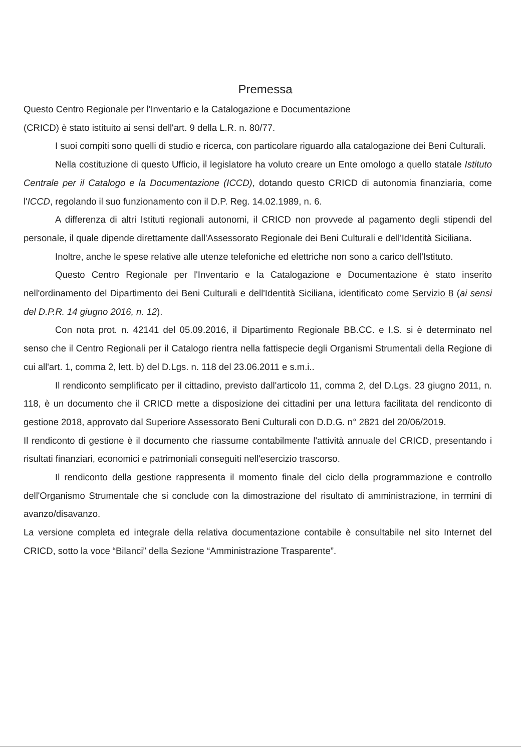Premessa
Questo Centro Regionale per l'Inventario e la Catalogazione e Documentazione
(CRICD) è stato istituito ai sensi dell'art. 9 della L.R. n. 80/77.
I suoi compiti sono quelli di studio e ricerca, con particolare riguardo alla catalogazione dei Beni Culturali.
Nella costituzione di questo Ufficio, il legislatore ha voluto creare un Ente omologo a quello statale Istituto Centrale per il Catalogo e la Documentazione (ICCD), dotando questo CRICD di autonomia finanziaria, come l'ICCD, regolando il suo funzionamento con il D.P. Reg. 14.02.1989, n. 6.
A differenza di altri Istituti regionali autonomi, il CRICD non provvede al pagamento degli stipendi del personale, il quale dipende direttamente dall'Assessorato Regionale dei Beni Culturali e dell'Identità Siciliana.
Inoltre, anche le spese relative alle utenze telefoniche ed elettriche non sono a carico dell'Istituto.
Questo Centro Regionale per l'Inventario e la Catalogazione e Documentazione è stato inserito nell'ordinamento del Dipartimento dei Beni Culturali e dell'Identità Siciliana, identificato come Servizio 8 (ai sensi del D.P.R. 14 giugno 2016, n. 12).
Con nota prot. n. 42141 del 05.09.2016, il Dipartimento Regionale BB.CC. e I.S. si è determinato nel senso che il Centro Regionali per il Catalogo rientra nella fattispecie degli Organismi Strumentali della Regione di cui all'art. 1, comma 2, lett. b) del D.Lgs. n. 118 del 23.06.2011 e s.m.i..
Il rendiconto semplificato per il cittadino, previsto dall'articolo 11, comma 2, del D.Lgs. 23 giugno 2011, n. 118, è un documento che il CRICD mette a disposizione dei cittadini per una lettura facilitata del rendiconto di gestione 2018, approvato dal Superiore Assessorato Beni Culturali con D.D.G. n° 2821 del 20/06/2019.
Il rendiconto di gestione è il documento che riassume contabilmente l'attività annuale del CRICD, presentando i risultati finanziari, economici e patrimoniali conseguiti nell'esercizio trascorso.
Il rendiconto della gestione rappresenta il momento finale del ciclo della programmazione e controllo dell'Organismo Strumentale che si conclude con la dimostrazione del risultato di amministrazione, in termini di avanzo/disavanzo.
La versione completa ed integrale della relativa documentazione contabile è consultabile nel sito Internet del CRICD, sotto la voce “Bilanci” della Sezione “Amministrazione Trasparente”.